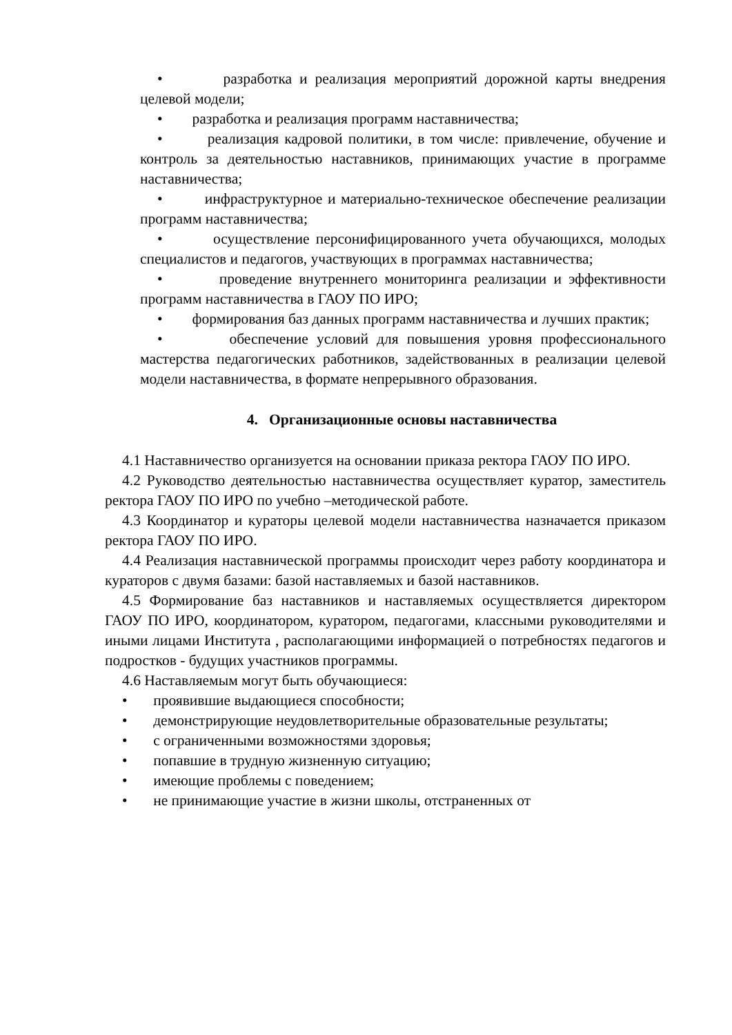• разработка и реализация мероприятий дорожной карты внедрения целевой модели;
• разработка и реализация программ наставничества;
• реализация кадровой политики, в том числе: привлечение, обучение и контроль за деятельностью наставников, принимающих участие в программе наставничества;
• инфраструктурное и материально-техническое обеспечение реализации программ наставничества;
• осуществление персонифицированного учета обучающихся, молодых специалистов и педагогов, участвующих в программах наставничества;
• проведение внутреннего мониторинга реализации и эффективности программ наставничества в ГАОУ ПО ИРО;
• формирования баз данных программ наставничества и лучших практик;
• обеспечение условий для повышения уровня профессионального мастерства педагогических работников, задействованных в реализации целевой модели наставничества, в формате непрерывного образования.
4. Организационные основы наставничества
4.1 Наставничество организуется на основании приказа ректора ГАОУ ПО ИРО.
4.2 Руководство деятельностью наставничества осуществляет куратор, заместитель ректора ГАОУ ПО ИРО по учебно –методической работе.
4.3 Координатор и кураторы целевой модели наставничества назначается приказом ректора ГАОУ ПО ИРО.
4.4 Реализация наставнической программы происходит через работу координатора и кураторов с двумя базами: базой наставляемых и базой наставников.
4.5 Формирование баз наставников и наставляемых осуществляется директором ГАОУ ПО ИРО, координатором, куратором, педагогами, классными руководителями и иными лицами Института , располагающими информацией о потребностях педагогов и подростков - будущих участников программы.
4.6 Наставляемым могут быть обучающиеся:
• проявившие выдающиеся способности;
• демонстрирующие неудовлетворительные образовательные результаты;
• с ограниченными возможностями здоровья;
• попавшие в трудную жизненную ситуацию;
• имеющие проблемы с поведением;
• не принимающие участие в жизни школы, отстраненных от